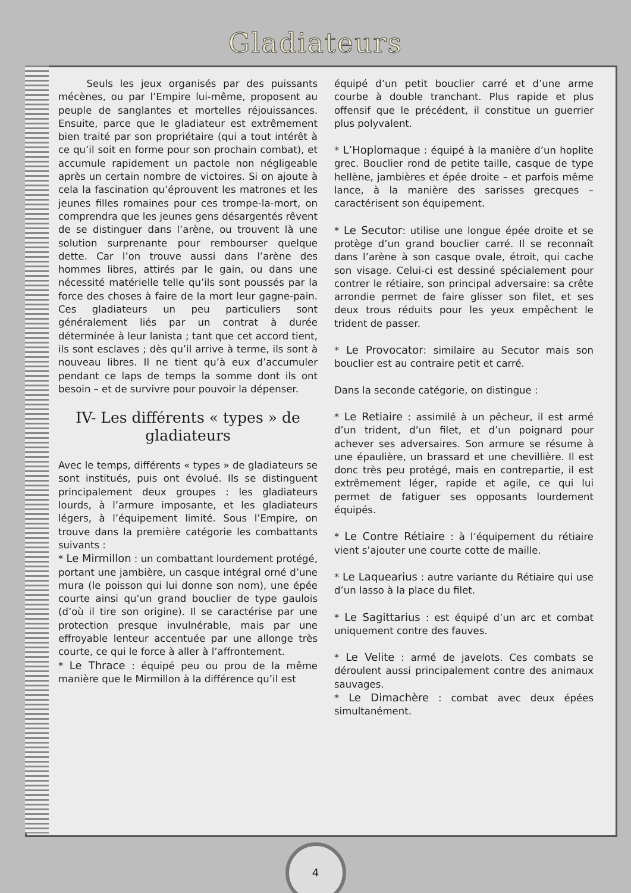Gladiateurs
Seuls les jeux organisés par des puissants mécènes, ou par l’Empire lui-même, proposent au peuple de sanglantes et mortelles réjouissances. Ensuite, parce que le gladiateur est extrêmement bien traité par son propriétaire (qui a tout intérêt à ce qu’il soit en forme pour son prochain combat), et accumule rapidement un pactole non négligeable après un certain nombre de victoires. Si on ajoute à cela la fascination qu’éprouvent les matrones et les jeunes filles romaines pour ces trompe-la-mort, on comprendra que les jeunes gens désargentés rêvent de se distinguer dans l’arène, ou trouvent là une solution surprenante pour rembourser quelque dette. Car l’on trouve aussi dans l’arène des hommes libres, attirés par le gain, ou dans une nécessité matérielle telle qu’ils sont poussés par la force des choses à faire de la mort leur gagne-pain. Ces gladiateurs un peu particuliers sont généralement liés par un contrat à durée déterminée à leur lanista ; tant que cet accord tient, ils sont esclaves ; dès qu’il arrive à terme, ils sont à nouveau libres. Il ne tient qu’à eux d’accumuler pendant ce laps de temps la somme dont ils ont besoin – et de survivre pour pouvoir la dépenser.
IV- Les différents « types » de gladiateurs
Avec le temps, différents « types » de gladiateurs se sont institués, puis ont évolué. Ils se distinguent principalement deux groupes : les gladiateurs lourds, à l’armure imposante, et les gladiateurs légers, à l’équipement limité. Sous l’Empire, on trouve dans la première catégorie les combattants suivants :
* Le Mirmillon : un combattant lourdement protégé, portant une jambière, un casque intégral orné d’une mura (le poisson qui lui donne son nom), une épée courte ainsi qu’un grand bouclier de type gaulois (d’où il tire son origine). Il se caractérise par une protection presque invulnérable, mais par une effroyable lenteur accentuée par une allonge très courte, ce qui le force à aller à l’affrontement.
* Le Thrace : équipé peu ou prou de la même manière que le Mirmillon à la différence qu’il est
équipé d’un petit bouclier carré et d’une arme courbe à double tranchant. Plus rapide et plus offensif que le précédent, il constitue un guerrier plus polyvalent.
* L’Hoplomaque : équipé à la manière d’un hoplite grec. Bouclier rond de petite taille, casque de type hellène, jambières et épée droite – et parfois même lance, à la manière des sarisses grecques – caractérisent son équipement.
* Le Secutor: utilise une longue épée droite et se protège d’un grand bouclier carré. Il se reconnaît dans l’arène à son casque ovale, étroit, qui cache son visage. Celui-ci est dessiné spécialement pour contrer le rétiaire, son principal adversaire: sa crête arrondie permet de faire glisser son filet, et ses deux trous réduits pour les yeux empêchent le trident de passer.
* Le Provocator: similaire au Secutor mais son bouclier est au contraire petit et carré.
Dans la seconde catégorie, on distingue :
* Le Retiaire : assimilé à un pêcheur, il est armé d’un trident, d’un filet, et d’un poignard pour achever ses adversaires. Son armure se résume à une épaulière, un brassard et une chevillière. Il est donc très peu protégé, mais en contrepartie, il est extrêmement léger, rapide et agile, ce qui lui permet de fatiguer ses opposants lourdement équipés.
* Le Contre Rétiaire : à l’équipement du rétiaire vient s’ajouter une courte cotte de maille.
* Le Laquearius : autre variante du Rétiaire qui use d’un lasso à la place du filet.
* Le Sagittarius : est équipé d’un arc et combat uniquement contre des fauves.
* Le Velite : armé de javelots. Ces combats se déroulent aussi principalement contre des animaux sauvages.
* Le Dimachère : combat avec deux épées simultanément.
4